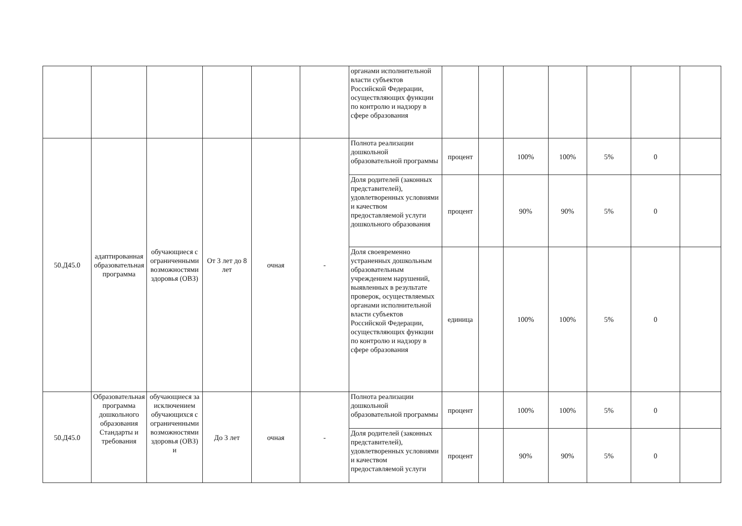| | | | | | | органами исполнительной власти субъектов Российской Федерации, осуществляющих функции по контролю и надзору в сфере образования | | | | | | | |
| 50.Д45.0 | адаптированная образовательная программа | обучающиеся с ограниченными возможностями здоровья (ОВЗ) | От 3 лет до 8 лет | очная | - | Полнота реализации дошкольной образовательной программы | процент | | 100% | 100% | 5% | 0 | |
| | | | | | | Доля родителей (законных представителей), удовлетворенных условиями и качеством предоставляемой услуги дошкольного образования | процент | | 90% | 90% | 5% | 0 | |
| | | | | | | Доля своевременно устраненных дошкольным образовательным учреждением нарушений, выявленных в результате проверок, осуществляемых органами исполнительной власти субъектов Российской Федерации, осуществляющих функции по контролю и надзору в сфере образования | единица | | 100% | 100% | 5% | 0 | |
| 50.Д45.0 | Образовательная программа дошкольного образования Стандарты и требования | обучающиеся за исключением обучающихся с ограниченными возможностями здоровья (ОВЗ) и | До 3 лет | очная | - | Полнота реализации дошкольной образовательной программы | процент | | 100% | 100% | 5% | 0 | |
| | | | | | | Доля родителей (законных представителей), удовлетворенных условиями и качеством предоставляемой услуги | процент | | 90% | 90% | 5% | 0 | |